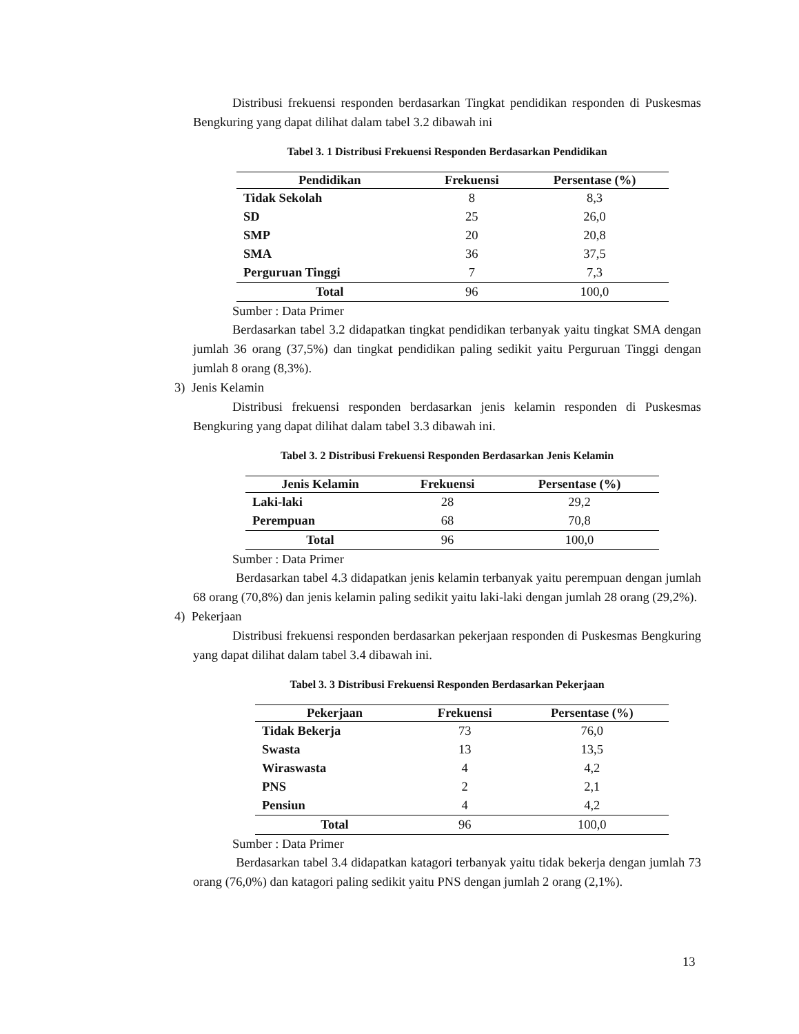Distribusi frekuensi responden berdasarkan Tingkat pendidikan responden di Puskesmas Bengkuring yang dapat dilihat dalam tabel 3.2 dibawah ini
Tabel 3. 1 Distribusi Frekuensi Responden Berdasarkan Pendidikan
| Pendidikan | Frekuensi | Persentase (%) |
| --- | --- | --- |
| Tidak Sekolah | 8 | 8,3 |
| SD | 25 | 26,0 |
| SMP | 20 | 20,8 |
| SMA | 36 | 37,5 |
| Perguruan Tinggi | 7 | 7,3 |
| Total | 96 | 100,0 |
Sumber : Data Primer
Berdasarkan tabel 3.2 didapatkan tingkat pendidikan terbanyak yaitu tingkat SMA dengan jumlah 36 orang (37,5%) dan tingkat pendidikan paling sedikit yaitu Perguruan Tinggi dengan jumlah 8 orang (8,3%).
3) Jenis Kelamin
Distribusi frekuensi responden berdasarkan jenis kelamin responden di Puskesmas Bengkuring yang dapat dilihat dalam tabel 3.3 dibawah ini.
Tabel 3. 2 Distribusi Frekuensi Responden Berdasarkan Jenis Kelamin
| Jenis Kelamin | Frekuensi | Persentase (%) |
| --- | --- | --- |
| Laki-laki | 28 | 29,2 |
| Perempuan | 68 | 70,8 |
| Total | 96 | 100,0 |
Sumber : Data Primer
Berdasarkan tabel 4.3 didapatkan jenis kelamin terbanyak yaitu perempuan dengan jumlah 68 orang (70,8%) dan jenis kelamin paling sedikit yaitu laki-laki dengan jumlah 28 orang (29,2%).
4) Pekerjaan
Distribusi frekuensi responden berdasarkan pekerjaan responden di Puskesmas Bengkuring yang dapat dilihat dalam tabel 3.4 dibawah ini.
Tabel 3. 3 Distribusi Frekuensi Responden Berdasarkan Pekerjaan
| Pekerjaan | Frekuensi | Persentase (%) |
| --- | --- | --- |
| Tidak Bekerja | 73 | 76,0 |
| Swasta | 13 | 13,5 |
| Wiraswasta | 4 | 4,2 |
| PNS | 2 | 2,1 |
| Pensiun | 4 | 4,2 |
| Total | 96 | 100,0 |
Sumber : Data Primer
Berdasarkan tabel 3.4 didapatkan katagori terbanyak yaitu tidak bekerja dengan jumlah 73 orang (76,0%) dan katagori paling sedikit yaitu PNS dengan jumlah 2 orang (2,1%).
13